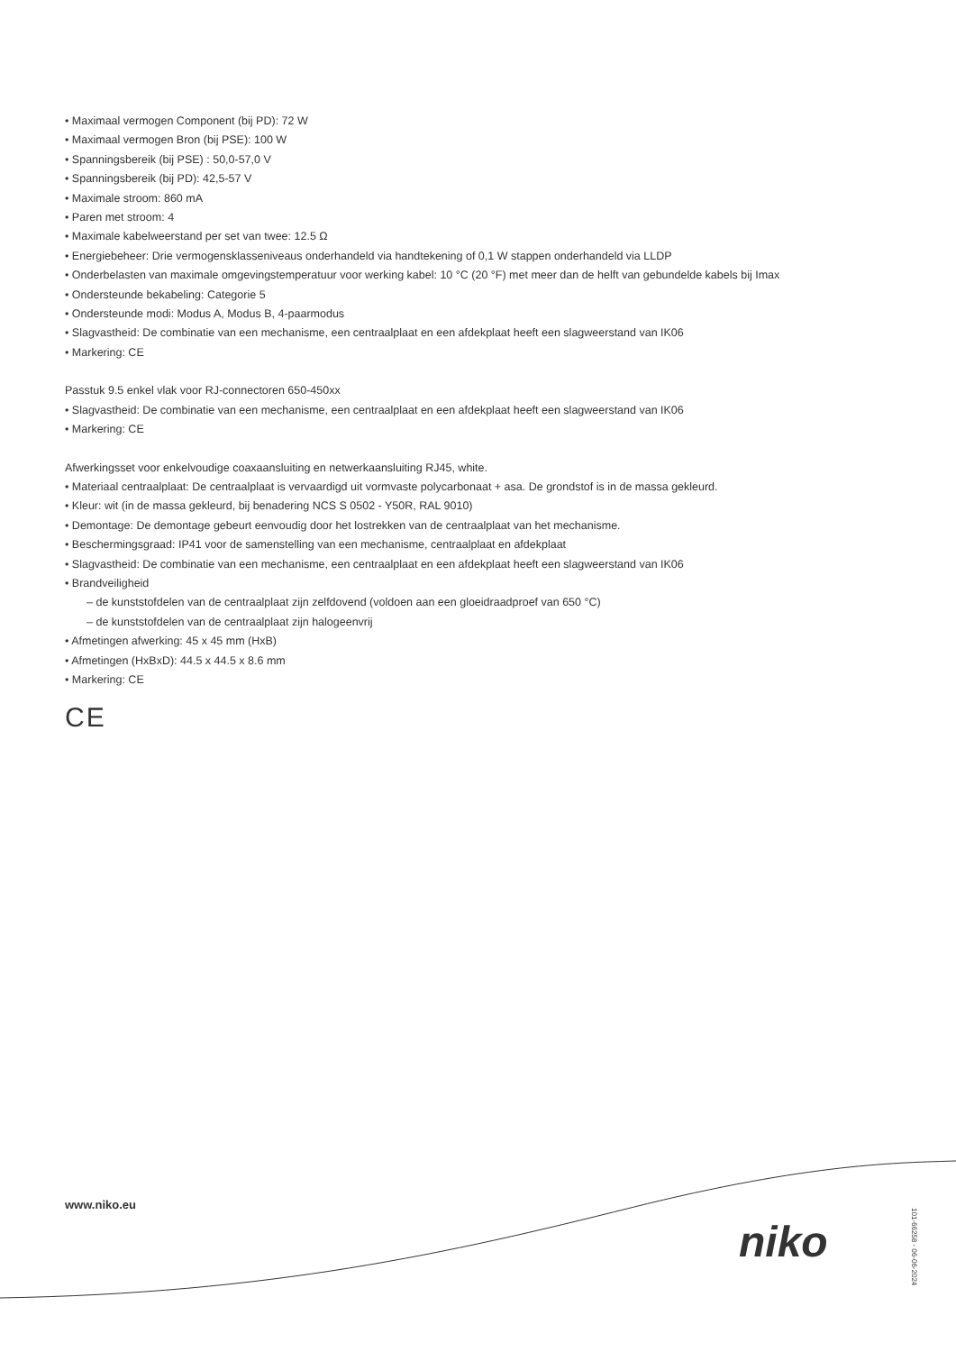• Maximaal vermogen Component (bij PD): 72 W
• Maximaal vermogen Bron (bij PSE): 100 W
• Spanningsbereik (bij PSE) : 50,0-57,0 V
• Spanningsbereik (bij PD): 42,5-57 V
• Maximale stroom: 860 mA
• Paren met stroom: 4
• Maximale kabelweerstand per set van twee: 12.5 Ω
• Energiebeheer: Drie vermogensklasseniveaus onderhandeld via handtekening of 0,1 W stappen onderhandeld via LLDP
• Onderbelasten van maximale omgevingstemperatuur voor werking kabel: 10 °C (20 °F) met meer dan de helft van gebundelde kabels bij Imax
• Ondersteunde bekabeling: Categorie 5
• Ondersteunde modi: Modus A, Modus B, 4-paarmodus
• Slagvastheid: De combinatie van een mechanisme, een centraalplaat en een afdekplaat heeft een slagweerstand van IK06
• Markering: CE
Passtuk 9.5 enkel vlak voor RJ-connectoren 650-450xx
• Slagvastheid: De combinatie van een mechanisme, een centraalplaat en een afdekplaat heeft een slagweerstand van IK06
• Markering: CE
Afwerkingsset voor enkelvoudige coaxaansluiting en netwerkaansluiting RJ45, white.
• Materiaal centraalplaat: De centraalplaat is vervaardigd uit vormvaste polycarbonaat + asa. De grondstof is in de massa gekleurd.
• Kleur: wit (in de massa gekleurd, bij benadering NCS S 0502 - Y50R, RAL 9010)
• Demontage: De demontage gebeurt eenvoudig door het lostrekken van de centraalplaat van het mechanisme.
• Beschermingsgraad: IP41 voor de samenstelling van een mechanisme, centraalplaat en afdekplaat
• Slagvastheid: De combinatie van een mechanisme, een centraalplaat en een afdekplaat heeft een slagweerstand van IK06
• Brandveiligheid
– de kunststofdelen van de centraalplaat zijn zelfdovend (voldoen aan een gloeidraadproef van 650 °C)
– de kunststofdelen van de centraalplaat zijn halogeenvrij
• Afmetingen afwerking: 45 x 45 mm (HxB)
• Afmetingen (HxBxD): 44.5 x 44.5 x 8.6 mm
• Markering: CE
CE
www.niko.eu
niko
101-66258 - 06-06-2024